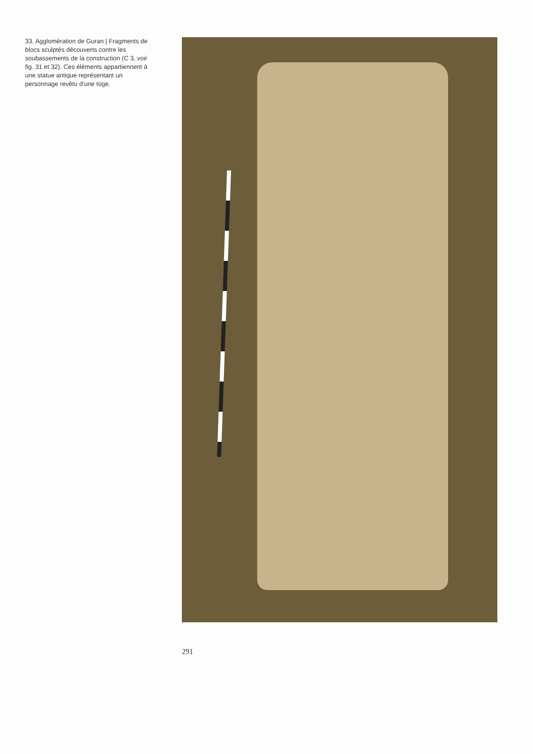33. Agglomération de Guran | Fragments de blocs sculptés découverts contre les soubassements de la construction (C 3, voir fig. 31 et 32). Ces éléments appartiennent à une statue antique représentant un personnage revêtu d’une toge.
291